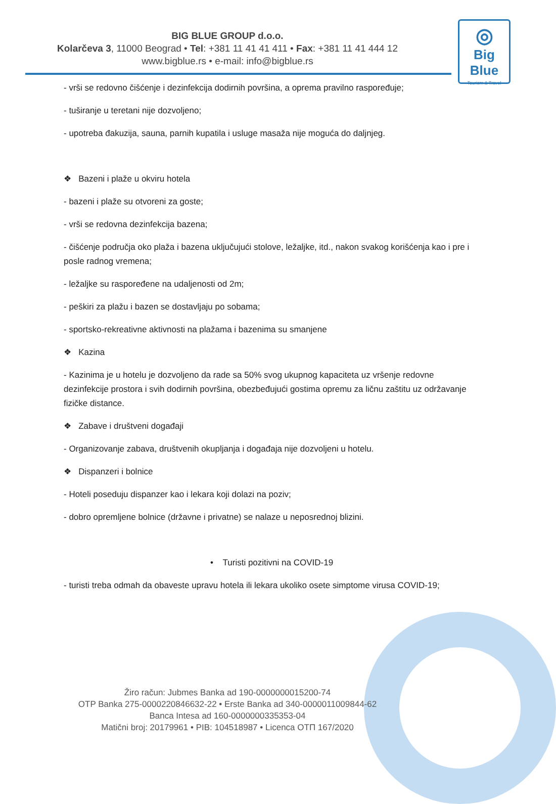BIG BLUE GROUP d.o.o.
Kolarčeva 3, 11000 Beograd • Tel: +381 11 41 41 411 • Fax: +381 11 41 444 12
www.bigblue.rs • e-mail: info@bigblue.rs
◎
Big Blue
Tourism & Travel
- vrši se redovno čišćenje i dezinfekcija dodirnih površina, a oprema pravilno raspoređuje;
- tuširanje u teretani nije dozvoljeno;
- upotreba đakuzija, sauna, parnih kupatila i usluge masaža nije moguća do daljnjeg.
❖ Bazeni i plaže u okviru hotela
- bazeni i plaže su otvoreni za goste;
- vrši se redovna dezinfekcija bazena;
- čišćenje područja oko plaža i bazena uključujući stolove, ležaljke, itd., nakon svakog korišćenja kao i pre i posle radnog vremena;
- ležaljke su raspoređene na udaljenosti od 2m;
- peškiri za plažu i bazen se dostavljaju po sobama;
- sportsko-rekreativne aktivnosti na plažama i bazenima su smanjene
❖ Kazina
- Kazinima je u hotelu je dozvoljeno da rade sa 50% svog ukupnog kapaciteta uz vršenje redovne dezinfekcije prostora i svih dodirnih površina, obezbeđujući gostima opremu za ličnu zaštitu uz održavanje fizičke distance.
❖ Zabave i društveni događaji
- Organizovanje zabava, društvenih okupljanja i događaja nije dozvoljeni u hotelu.
❖ Dispanzeri i bolnice
- Hoteli poseduju dispanzer kao i lekara koji dolazi na poziv;
- dobro opremljene bolnice (državne i privatne) se nalaze u neposrednoj blizini.
• Turisti pozitivni na COVID-19
- turisti treba odmah da obaveste upravu hotela ili lekara ukoliko osete simptome virusa COVID-19;
Žiro račun: Jubmes Banka ad 190-0000000015200-74
OTP Banka 275-0000220846632-22 • Erste Banka ad 340-0000011009844-62
Banca Intesa ad 160-0000000335353-04
Matični broj: 20179961 • PIB: 104518987 • Licenca OTП 167/2020